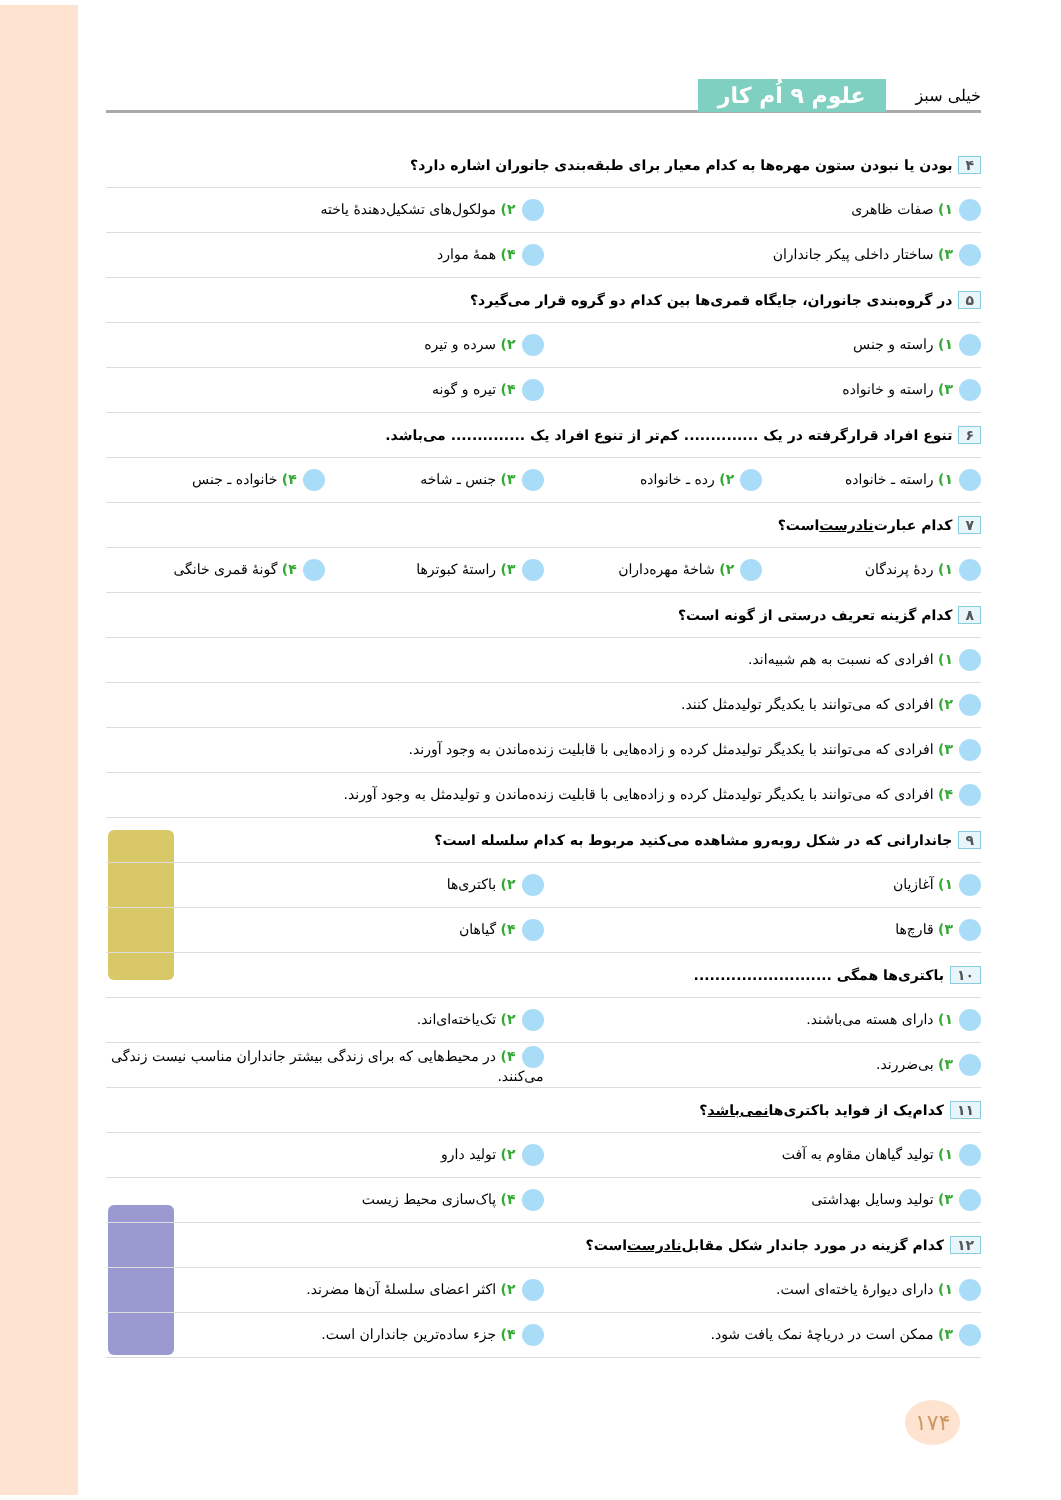خیلی سبز علوم ۹ اُم کار
۴ بودن یا نبودن ستون مهره‌ها به کدام معیار برای طبقه‌بندی جانوران اشاره دارد؟
۱) صفات ظاهری ۲) مولکول‌های تشکیل‌دهندهٔ یاخته
۳) ساختار داخلی پیکر جانداران ۴) همهٔ موارد
۵ در گروه‌بندی جانوران، جایگاه قمری‌ها بین کدام دو گروه قرار می‌گیرد؟
۱) راسته و جنس ۲) سرده و تیره
۳) راسته و خانواده ۴) تیره و گونه
۶ تنوع افراد قرارگرفته در یک .............. کم‌تر از تنوع افراد یک .............. می‌باشد.
۱) راسته ـ خانواده ۲) رده ـ خانواده ۳) جنس ـ شاخه ۴) خانواده ـ جنس
۷ کدام عبارت نادرست است؟
۱) ردهٔ پرندگان ۲) شاخهٔ مهره‌داران ۳) راستهٔ کبوترها ۴) گونهٔ قمری خانگی
۸ کدام گزینه تعریف درستی از گونه است؟
۱) افرادی که نسبت به هم شبیه‌اند.
۲) افرادی که می‌توانند با یکدیگر تولیدمثل کنند.
۳) افرادی که می‌توانند با یکدیگر تولیدمثل کرده و زاده‌هایی با قابلیت زنده‌ماندن به وجود آورند.
۴) افرادی که می‌توانند با یکدیگر تولیدمثل کرده و زاده‌هایی با قابلیت زنده‌ماندن و تولیدمثل به وجود آورند.
۹ جاندارانی که در شکل روبه‌رو مشاهده می‌کنید مربوط به کدام سلسله است؟
۱) آغازیان ۲) باکتری‌ها
۳) قارچ‌ها ۴) گیاهان
۱۰ باکتری‌ها همگی ..........................
۱) دارای هسته می‌باشند. ۲) تک‌یاخته‌ای‌اند.
۳) بی‌ضررند. ۴) در محیط‌هایی که برای زندگی بیشتر جانداران مناسب نیست زندگی می‌کنند.
۱۱ کدام‌یک از فواید باکتری‌ها نمی‌باشد ؟
۱) تولید گیاهان مقاوم به آفت ۲) تولید دارو
۳) تولید وسایل بهداشتی ۴) پاک‌سازی محیط زیست
۱۲ کدام گزینه در مورد جاندار شکل مقابل نادرست است؟
۱) دارای دیوارهٔ یاخته‌ای است. ۲) اکثر اعضای سلسلهٔ آن‌ها مضرند.
۳) ممکن است در دریاچهٔ نمک یافت شود. ۴) جزء ساده‌ترین جانداران است.
۱۷۴